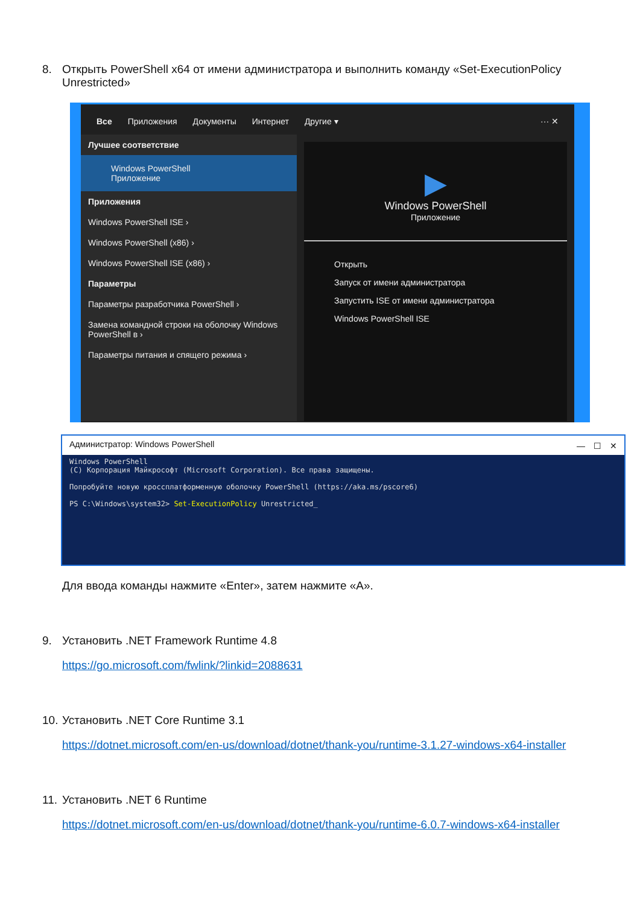8. Открыть PowerShell x64 от имени администратора и выполнить команду «Set-ExecutionPolicy
Unrestricted»
Все Приложения Документы Интернет Другие ▾ ··· ✕
Лучшее соответствие
Windows PowerShell
Приложение
Приложения
Windows PowerShell ISE ›
Windows PowerShell (x86) ›
Windows PowerShell ISE (x86) ›
Параметры
Параметры разработчика PowerShell ›
Замена командной строки на оболочку Windows PowerShell в ›
Параметры питания и спящего режима ›
▶
Windows PowerShell
Приложение
Открыть
Запуск от имени администратора
Запустить ISE от имени администратора
Windows PowerShell ISE
Администратор: Windows PowerShell —　☐　✕
Windows PowerShell
(C) Корпорация Майкрософт (Microsoft Corporation). Все права защищены.

Попробуйте новую кроссплатформенную оболочку PowerShell (https://aka.ms/pscore6)

PS C:\Windows\system32> Set-ExecutionPolicy Unrestricted_
Для ввода команды нажмите «Enter», затем нажмите «A».
9. Установить .NET Framework Runtime 4.8
https://go.microsoft.com/fwlink/?linkid=2088631
10. Установить .NET Core Runtime 3.1
https://dotnet.microsoft.com/en-us/download/dotnet/thank-you/runtime-3.1.27-windows-x64-installer
11. Установить .NET 6 Runtime
https://dotnet.microsoft.com/en-us/download/dotnet/thank-you/runtime-6.0.7-windows-x64-installer